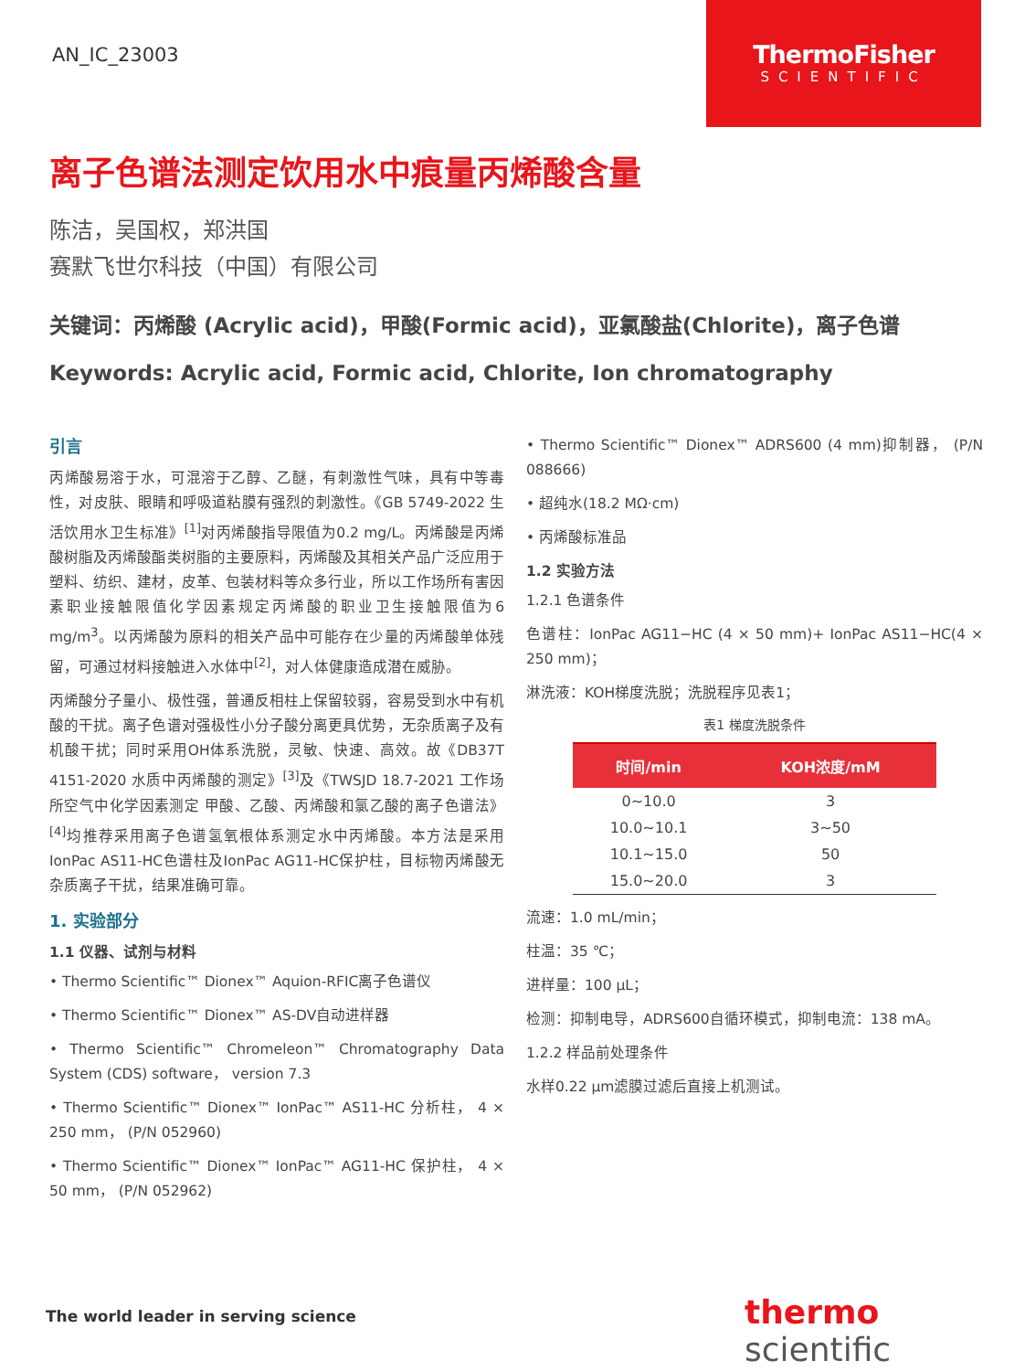AN_IC_23003
ThermoFisher
SCIENTIFIC
离子色谱法测定饮用水中痕量丙烯酸含量
陈洁，吴国权，郑洪国
赛默飞世尔科技（中国）有限公司
关键词：丙烯酸 (Acrylic acid)，甲酸(Formic acid)，亚氯酸盐(Chlorite)，离子色谱
Keywords: Acrylic acid, Formic acid, Chlorite, Ion chromatography
引言
丙烯酸易溶于水，可混溶于乙醇、乙醚，有刺激性气味，具有中等毒性，对皮肤、眼睛和呼吸道粘膜有强烈的刺激性。《GB 5749-2022 生活饮用水卫生标准》<sup>[1]</sup>对丙烯酸指导限值为0.2 mg/L。丙烯酸是丙烯酸树脂及丙烯酸酯类树脂的主要原料，丙烯酸及其相关产品广泛应用于塑料、纺织、建材，皮革、包装材料等众多行业，所以工作场所有害因素职业接触限值化学因素规定丙烯酸的职业卫生接触限值为6 mg/m<sup>3</sup>。以丙烯酸为原料的相关产品中可能存在少量的丙烯酸单体残留，可通过材料接触进入水体中<sup>[2]</sup>，对人体健康造成潜在威胁。
丙烯酸分子量小、极性强，普通反相柱上保留较弱，容易受到水中有机酸的干扰。离子色谱对强极性小分子酸分离更具优势，无杂质离子及有机酸干扰；同时采用OH体系洗脱，灵敏、快速、高效。故《DB37T 4151-2020 水质中丙烯酸的测定》<sup>[3]</sup>及《TWSJD 18.7-2021 工作场所空气中化学因素测定 甲酸、乙酸、丙烯酸和氯乙酸的离子色谱法》<sup>[4]</sup>均推荐采用离子色谱氢氧根体系测定水中丙烯酸。本方法是采用IonPac AS11-HC色谱柱及IonPac AG11-HC保护柱，目标物丙烯酸无杂质离子干扰，结果准确可靠。
1. 实验部分
1.1 仪器、试剂与材料
• Thermo Scientific™ Dionex™ Aquion-RFIC离子色谱仪
• Thermo Scientific™ Dionex™ AS-DV自动进样器
• Thermo Scientific™ Chromeleon™ Chromatography Data System (CDS) software， version 7.3
• Thermo Scientific™ Dionex™ IonPac™ AS11-HC 分析柱， 4 × 250 mm， (P/N 052960)
• Thermo Scientific™ Dionex™ IonPac™ AG11-HC 保护柱， 4 × 50 mm， (P/N 052962)
• Thermo Scientific™ Dionex™ ADRS600 (4 mm)抑制器， (P/N 088666)
• 超纯水(18.2 MΩ·cm)
• 丙烯酸标准品
1.2 实验方法
1.2.1 色谱条件
色谱柱：IonPac AG11−HC (4 × 50 mm)+ IonPac AS11−HC(4 × 250 mm)；
淋洗液：KOH梯度洗脱；洗脱程序见表1；
表1 梯度洗脱条件
| 时间/min | KOH浓度/mM |
| --- | --- |
| 0~10.0 | 3 |
| 10.0~10.1 | 3~50 |
| 10.1~15.0 | 50 |
| 15.0~20.0 | 3 |
流速：1.0 mL/min；
柱温：35 ℃；
进样量：100 μL；
检测：抑制电导，ADRS600自循环模式，抑制电流：138 mA。
1.2.2 样品前处理条件
水样0.22 μm滤膜过滤后直接上机测试。
The world leader in serving science
thermo scientific